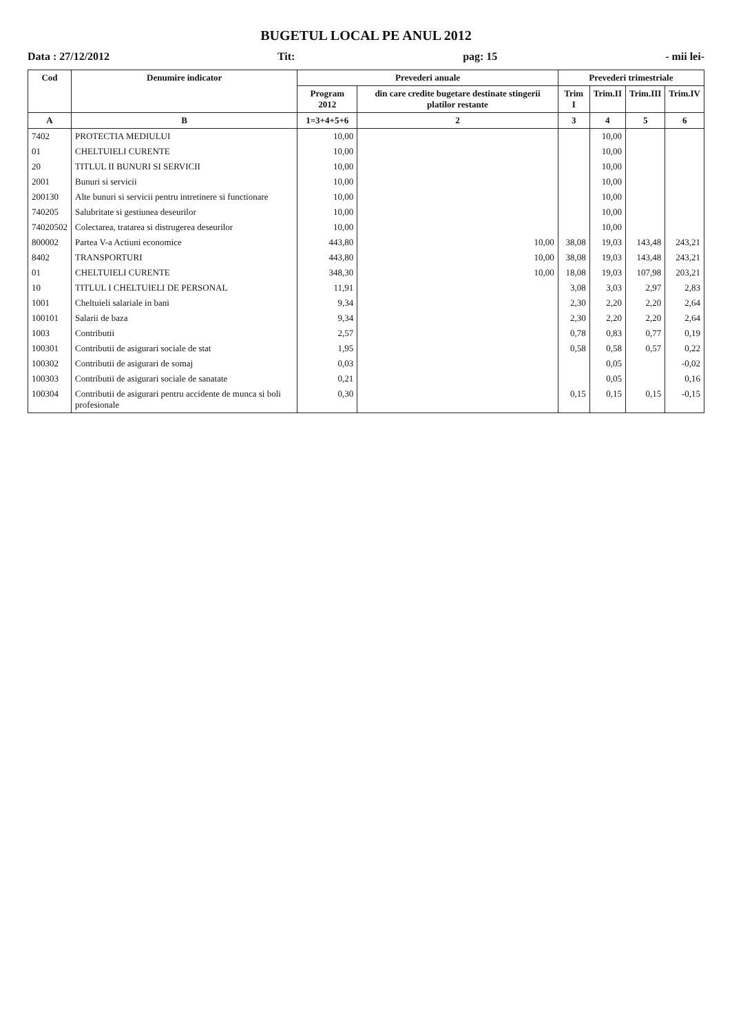BUGETUL LOCAL PE ANUL 2012
Data : 27/12/2012 Tit: pag: 15 - mii lei-
| Cod | Denumire indicator | Prevederi anuale | | Prevederi trimestriale | | | |
| --- | --- | --- | --- | --- | --- | --- | --- |
| | | Program 2012 | din care credite bugetare destinate stingerii platilor restante | Trim I | Trim.II | Trim.III | Trim.IV |
| A | B | 1=3+4+5+6 | 2 | 3 | 4 | 5 | 6 |
| 7402 | PROTECTIA MEDIULUI | 10,00 | | | 10,00 | | |
| 01 | CHELTUIELI CURENTE | 10,00 | | | 10,00 | | |
| 20 | TITLUL II BUNURI SI SERVICII | 10,00 | | | 10,00 | | |
| 2001 | Bunuri si servicii | 10,00 | | | 10,00 | | |
| 200130 | Alte bunuri si servicii pentru intretinere si functionare | 10,00 | | | 10,00 | | |
| 740205 | Salubritate si gestiunea deseurilor | 10,00 | | | 10,00 | | |
| 74020502 | Colectarea, tratarea si distrugerea deseurilor | 10,00 | | | 10,00 | | |
| 800002 | Partea V-a Actiuni economice | 443,80 | 10,00 | 38,08 | 19,03 | 143,48 | 243,21 |
| 8402 | TRANSPORTURI | 443,80 | 10,00 | 38,08 | 19,03 | 143,48 | 243,21 |
| 01 | CHELTUIELI CURENTE | 348,30 | 10,00 | 18,08 | 19,03 | 107,98 | 203,21 |
| 10 | TITLUL I CHELTUIELI DE PERSONAL | 11,91 | | 3,08 | 3,03 | 2,97 | 2,83 |
| 1001 | Cheltuieli salariale in bani | 9,34 | | 2,30 | 2,20 | 2,20 | 2,64 |
| 100101 | Salarii de baza | 9,34 | | 2,30 | 2,20 | 2,20 | 2,64 |
| 1003 | Contributii | 2,57 | | 0,78 | 0,83 | 0,77 | 0,19 |
| 100301 | Contributii de asigurari sociale de stat | 1,95 | | 0,58 | 0,58 | 0,57 | 0,22 |
| 100302 | Contributii de asigurari de somaj | 0,03 | | | 0,05 | | -0,02 |
| 100303 | Contributii de asigurari sociale de sanatate | 0,21 | | | 0,05 | | 0,16 |
| 100304 | Contributii de asigurari pentru accidente de munca si boli profesionale | 0,30 | | 0,15 | 0,15 | 0,15 | -0,15 |